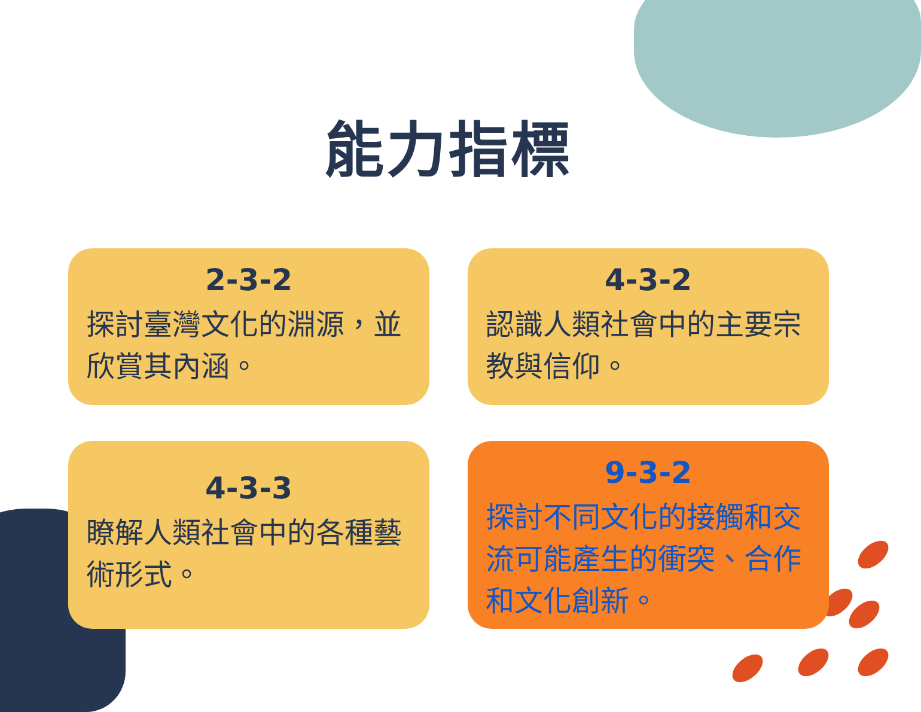能力指標
2-3-2
探討臺灣文化的淵源，並欣賞其內涵。
4-3-2
認識人類社會中的主要宗教與信仰。
4-3-3
瞭解人類社會中的各種藝術形式。
9-3-2
探討不同文化的接觸和交流可能產生的衝突、合作和文化創新。